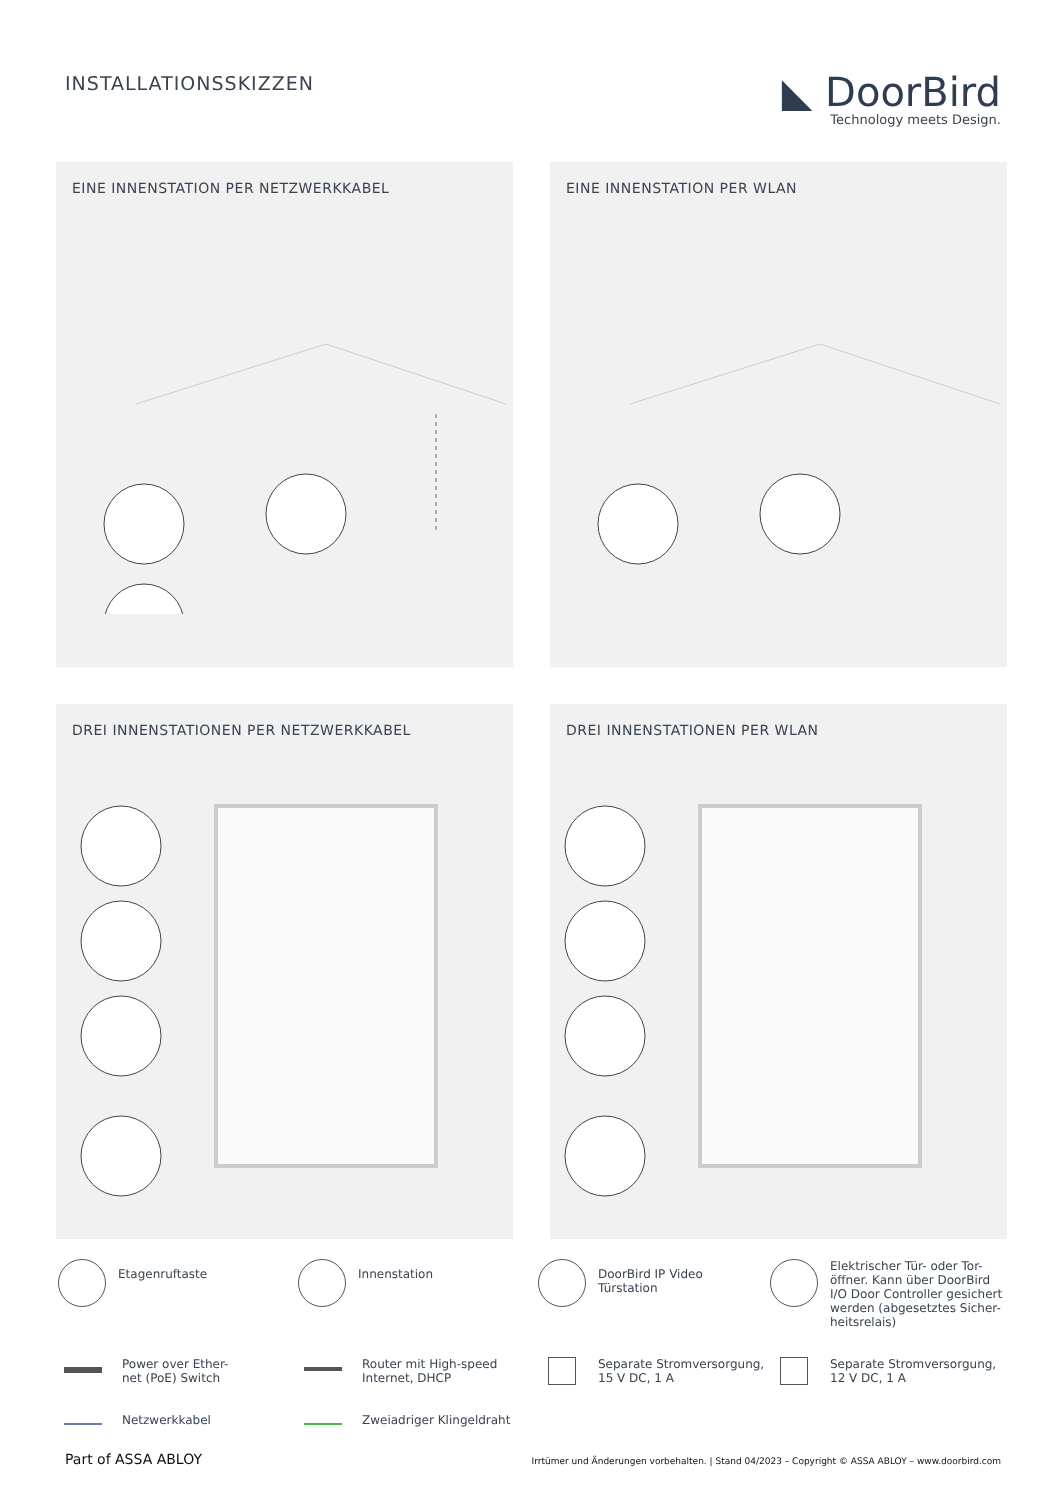INSTALLATIONSSKIZZEN
◣ DoorBird
Technology meets Design.
EINE INNENSTATION PER NETZWERKKABEL
EINE INNENSTATION PER WLAN
DREI INNENSTATIONEN PER NETZWERKKABEL
DREI INNENSTATIONEN PER WLAN
Etagenruftaste
Innenstation
DoorBird IP Video
Türstation
Elektrischer Tür- oder Tor-
öffner. Kann über DoorBird
I/O Door Controller gesichert
werden (abgesetztes Sicher-
heitsrelais)
Power over Ether-
net (PoE) Switch
Router mit High-speed
Internet, DHCP
Separate Stromversorgung,
15 V DC, 1 A
Separate Stromversorgung,
12 V DC, 1 A
Netzwerkkabel
Zweiadriger Klingeldraht
Part of ASSA ABLOY
Irrtümer und Änderungen vorbehalten. | Stand 04/2023 – Copyright © ASSA ABLOY – www.doorbird.com